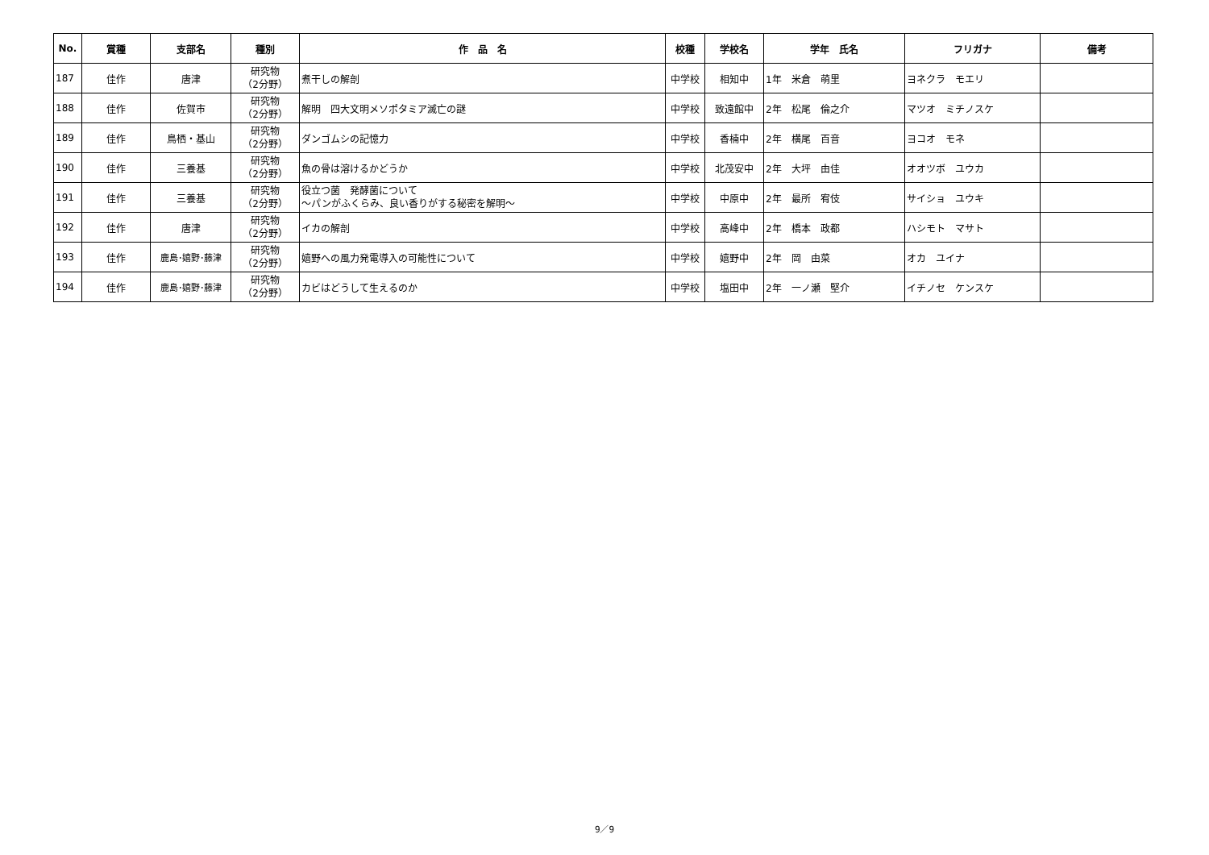| No. | 賞種 | 支部名 | 種別 | 作 品 名 | 校種 | 学校名 | 学年 氏名 | フリガナ | 備考 |
| --- | --- | --- | --- | --- | --- | --- | --- | --- | --- |
| 187 | 佳作 | 唐津 | 研究物 （2分野） | 煮干しの解剖 | 中学校 | 相知中 | 1年 米倉 萌里 | ヨネクラ モエリ | |
| 188 | 佳作 | 佐賀市 | 研究物 （2分野） | 解明 四大文明メソポタミア滅亡の謎 | 中学校 | 致遠館中 | 2年 松尾 倫之介 | マツオ ミチノスケ | |
| 189 | 佳作 | 鳥栖・基山 | 研究物 （2分野） | ダンゴムシの記憶力 | 中学校 | 香楠中 | 2年 横尾 百音 | ヨコオ モネ | |
| 190 | 佳作 | 三養基 | 研究物 （2分野） | 魚の骨は溶けるかどうか | 中学校 | 北茂安中 | 2年 大坪 由佳 | オオツボ ユウカ | |
| 191 | 佳作 | 三養基 | 研究物 （2分野） | 役立つ菌 発酵菌について ～パンがふくらみ、良い香りがする秘密を解明～ | 中学校 | 中原中 | 2年 最所 宥伎 | サイショ ユウキ | |
| 192 | 佳作 | 唐津 | 研究物 （2分野） | イカの解剖 | 中学校 | 高峰中 | 2年 橋本 政都 | ハシモト マサト | |
| 193 | 佳作 | 鹿島･嬉野･藤津 | 研究物 （2分野） | 嬉野への風力発電導入の可能性について | 中学校 | 嬉野中 | 2年 岡 由菜 | オカ ユイナ | |
| 194 | 佳作 | 鹿島･嬉野･藤津 | 研究物 （2分野） | カビはどうして生えるのか | 中学校 | 塩田中 | 2年 一ノ瀬 堅介 | イチノセ ケンスケ | |
9／9